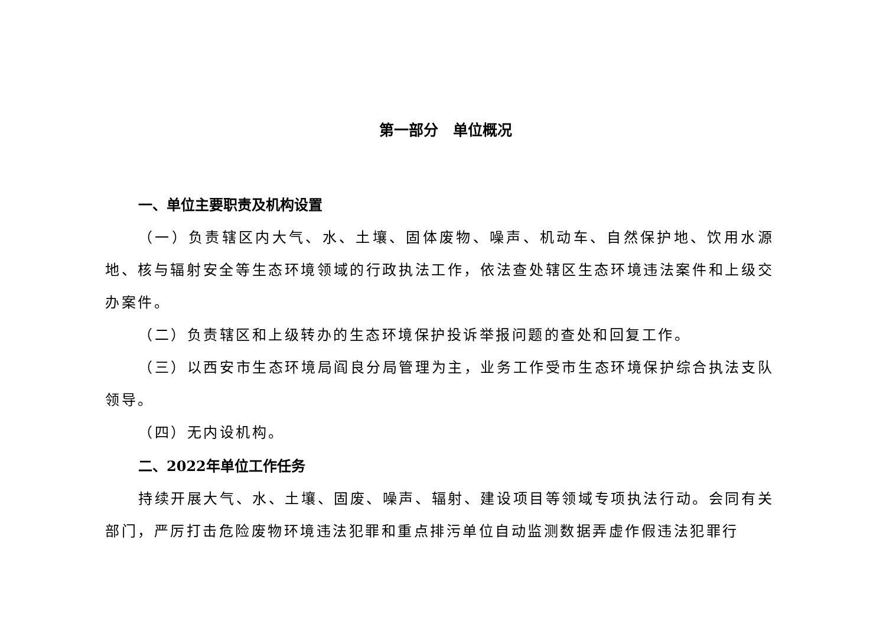第一部分　单位概况
一、单位主要职责及机构设置
（一）负责辖区内大气、水、土壤、固体废物、噪声、机动车、自然保护地、饮用水源地、核与辐射安全等生态环境领域的行政执法工作，依法查处辖区生态环境违法案件和上级交办案件。
（二）负责辖区和上级转办的生态环境保护投诉举报问题的查处和回复工作。
（三）以西安市生态环境局阎良分局管理为主，业务工作受市生态环境保护综合执法支队领导。
（四）无内设机构。
二、2022年单位工作任务
持续开展大气、水、土壤、固废、噪声、辐射、建设项目等领域专项执法行动。会同有关部门，严厉打击危险废物环境违法犯罪和重点排污单位自动监测数据弄虚作假违法犯罪行